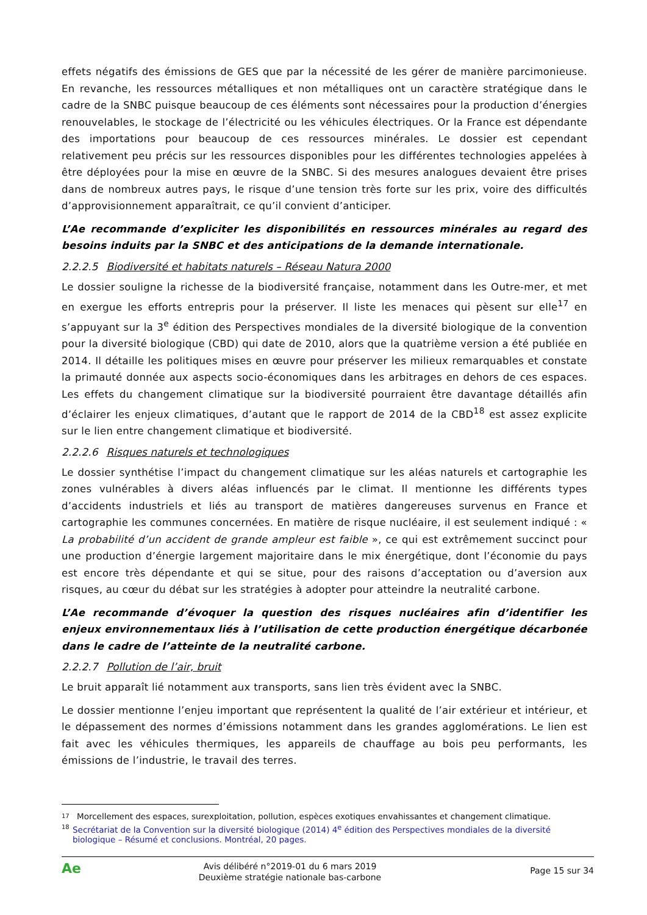effets négatifs des émissions de GES que par la nécessité de les gérer de manière parcimonieuse. En revanche, les ressources métalliques et non métalliques ont un caractère stratégique dans le cadre de la SNBC puisque beaucoup de ces éléments sont nécessaires pour la production d’énergies renouvelables, le stockage de l’électricité ou les véhicules électriques. Or la France est dépendante des importations pour beaucoup de ces ressources minérales. Le dossier est cependant relativement peu précis sur les ressources disponibles pour les différentes technologies appelées à être déployées pour la mise en œuvre de la SNBC. Si des mesures analogues devaient être prises dans de nombreux autres pays, le risque d’une tension très forte sur les prix, voire des difficultés d’approvisionnement apparaîtrait, ce qu’il convient d’anticiper.
L’Ae recommande d’expliciter les disponibilités en ressources minérales au regard des besoins induits par la SNBC et des anticipations de la demande internationale.
2.2.2.5 Biodiversité et habitats naturels – Réseau Natura 2000
Le dossier souligne la richesse de la biodiversité française, notamment dans les Outre-mer, et met en exergue les efforts entrepris pour la préserver. Il liste les menaces qui pèsent sur elle<sup>17</sup> en s’appuyant sur la 3<sup>e</sup> édition des Perspectives mondiales de la diversité biologique de la convention pour la diversité biologique (CBD) qui date de 2010, alors que la quatrième version a été publiée en 2014. Il détaille les politiques mises en œuvre pour préserver les milieux remarquables et constate la primauté donnée aux aspects socio-économiques dans les arbitrages en dehors de ces espaces. Les effets du changement climatique sur la biodiversité pourraient être davantage détaillés afin d’éclairer les enjeux climatiques, d’autant que le rapport de 2014 de la CBD<sup>18</sup> est assez explicite sur le lien entre changement climatique et biodiversité.
2.2.2.6 Risques naturels et technologiques
Le dossier synthétise l’impact du changement climatique sur les aléas naturels et cartographie les zones vulnérables à divers aléas influencés par le climat. Il mentionne les différents types d’accidents industriels et liés au transport de matières dangereuses survenus en France et cartographie les communes concernées. En matière de risque nucléaire, il est seulement indiqué : « La probabilité d’un accident de grande ampleur est faible », ce qui est extrêmement succinct pour une production d’énergie largement majoritaire dans le mix énergétique, dont l’économie du pays est encore très dépendante et qui se situe, pour des raisons d’acceptation ou d’aversion aux risques, au cœur du débat sur les stratégies à adopter pour atteindre la neutralité carbone.
L’Ae recommande d’évoquer la question des risques nucléaires afin d’identifier les enjeux environnementaux liés à l’utilisation de cette production énergétique décarbonée dans le cadre de l’atteinte de la neutralité carbone.
2.2.2.7 Pollution de l’air, bruit
Le bruit apparaît lié notamment aux transports, sans lien très évident avec la SNBC.
Le dossier mentionne l’enjeu important que représentent la qualité de l’air extérieur et intérieur, et le dépassement des normes d’émissions notamment dans les grandes agglomérations. Le lien est fait avec les véhicules thermiques, les appareils de chauffage au bois peu performants, les émissions de l’industrie, le travail des terres.
17 Morcellement des espaces, surexploitation, pollution, espèces exotiques envahissantes et changement climatique.
18 Secrétariat de la Convention sur la diversité biologique (2014) 4<sup>e</sup> édition des Perspectives mondiales de la diversité biologique – Résumé et conclusions. Montréal, 20 pages.
Ae
Avis délibéré n°2019-01 du 6 mars 2019
Deuxième stratégie nationale bas-carbone
Page 15 sur 34